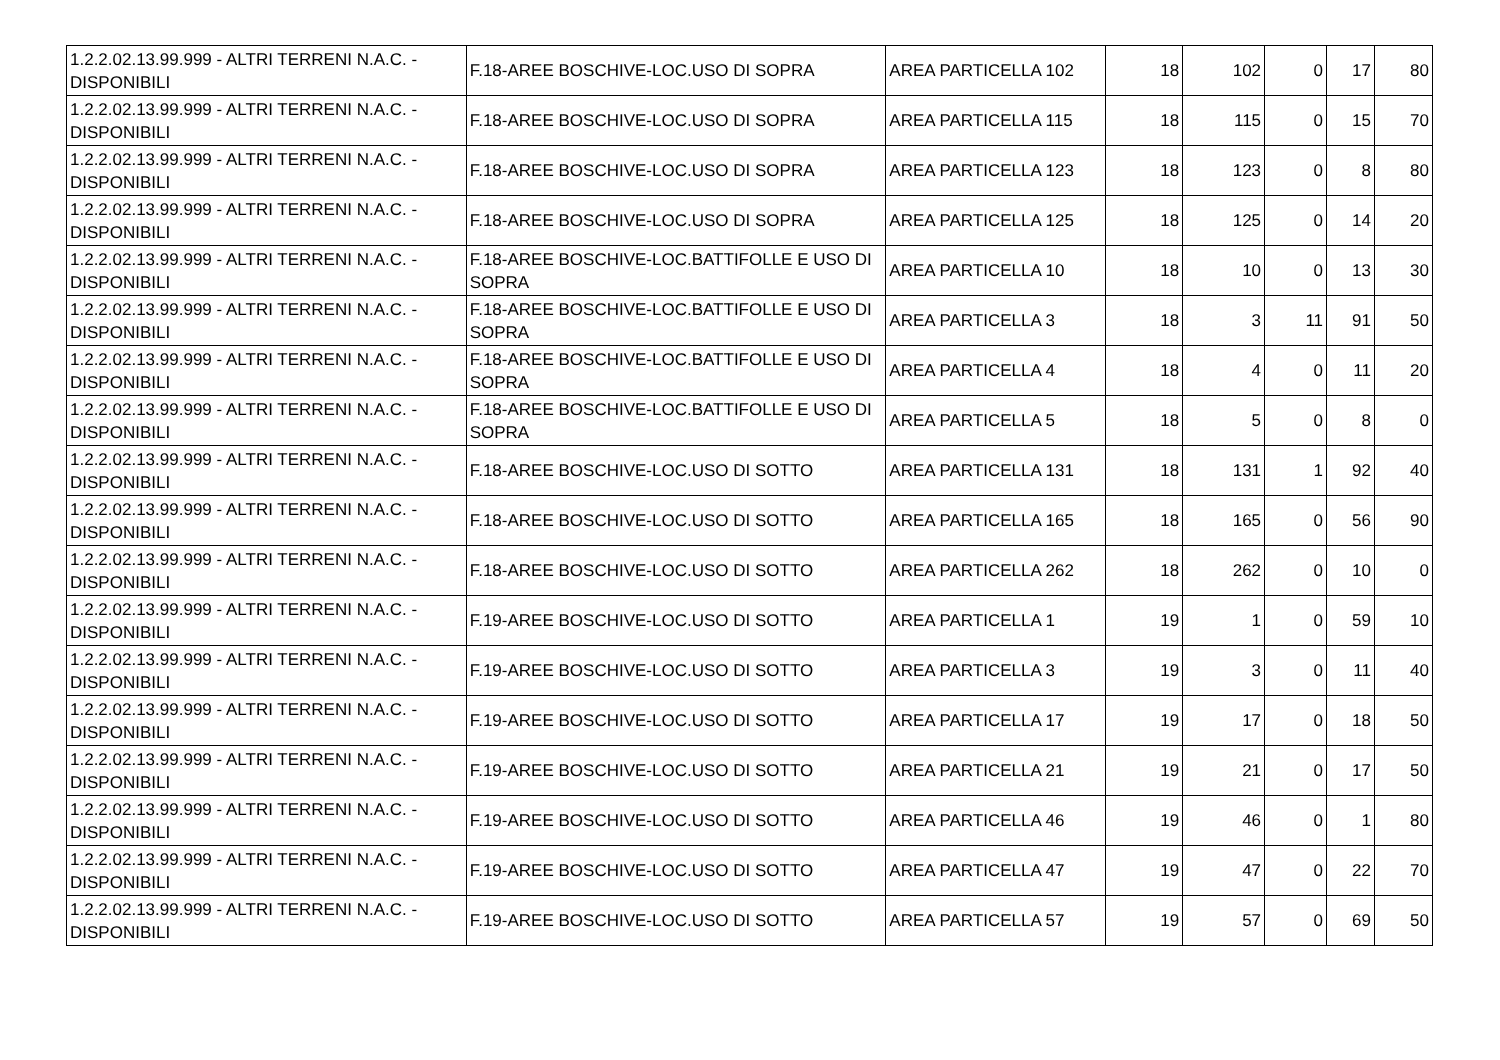| 1.2.2.02.13.99.999 - ALTRI TERRENI N.A.C. - DISPONIBILI | F.18-AREE BOSCHIVE-LOC.USO DI SOPRA | AREA PARTICELLA 102 | 18 | 102 | 0 | 17 | 80 |
| 1.2.2.02.13.99.999 - ALTRI TERRENI N.A.C. - DISPONIBILI | F.18-AREE BOSCHIVE-LOC.USO DI SOPRA | AREA PARTICELLA 115 | 18 | 115 | 0 | 15 | 70 |
| 1.2.2.02.13.99.999 - ALTRI TERRENI N.A.C. - DISPONIBILI | F.18-AREE BOSCHIVE-LOC.USO DI SOPRA | AREA PARTICELLA 123 | 18 | 123 | 0 | 8 | 80 |
| 1.2.2.02.13.99.999 - ALTRI TERRENI N.A.C. - DISPONIBILI | F.18-AREE BOSCHIVE-LOC.USO DI SOPRA | AREA PARTICELLA 125 | 18 | 125 | 0 | 14 | 20 |
| 1.2.2.02.13.99.999 - ALTRI TERRENI N.A.C. - DISPONIBILI | F.18-AREE BOSCHIVE-LOC.BATTIFOLLE E USO DI SOPRA | AREA PARTICELLA 10 | 18 | 10 | 0 | 13 | 30 |
| 1.2.2.02.13.99.999 - ALTRI TERRENI N.A.C. - DISPONIBILI | F.18-AREE BOSCHIVE-LOC.BATTIFOLLE E USO DI SOPRA | AREA PARTICELLA 3 | 18 | 3 | 11 | 91 | 50 |
| 1.2.2.02.13.99.999 - ALTRI TERRENI N.A.C. - DISPONIBILI | F.18-AREE BOSCHIVE-LOC.BATTIFOLLE E USO DI SOPRA | AREA PARTICELLA 4 | 18 | 4 | 0 | 11 | 20 |
| 1.2.2.02.13.99.999 - ALTRI TERRENI N.A.C. - DISPONIBILI | F.18-AREE BOSCHIVE-LOC.BATTIFOLLE E USO DI SOPRA | AREA PARTICELLA 5 | 18 | 5 | 0 | 8 | 0 |
| 1.2.2.02.13.99.999 - ALTRI TERRENI N.A.C. - DISPONIBILI | F.18-AREE BOSCHIVE-LOC.USO DI SOTTO | AREA PARTICELLA 131 | 18 | 131 | 1 | 92 | 40 |
| 1.2.2.02.13.99.999 - ALTRI TERRENI N.A.C. - DISPONIBILI | F.18-AREE BOSCHIVE-LOC.USO DI SOTTO | AREA PARTICELLA 165 | 18 | 165 | 0 | 56 | 90 |
| 1.2.2.02.13.99.999 - ALTRI TERRENI N.A.C. - DISPONIBILI | F.18-AREE BOSCHIVE-LOC.USO DI SOTTO | AREA PARTICELLA 262 | 18 | 262 | 0 | 10 | 0 |
| 1.2.2.02.13.99.999 - ALTRI TERRENI N.A.C. - DISPONIBILI | F.19-AREE BOSCHIVE-LOC.USO DI SOTTO | AREA PARTICELLA 1 | 19 | 1 | 0 | 59 | 10 |
| 1.2.2.02.13.99.999 - ALTRI TERRENI N.A.C. - DISPONIBILI | F.19-AREE BOSCHIVE-LOC.USO DI SOTTO | AREA PARTICELLA 3 | 19 | 3 | 0 | 11 | 40 |
| 1.2.2.02.13.99.999 - ALTRI TERRENI N.A.C. - DISPONIBILI | F.19-AREE BOSCHIVE-LOC.USO DI SOTTO | AREA PARTICELLA 17 | 19 | 17 | 0 | 18 | 50 |
| 1.2.2.02.13.99.999 - ALTRI TERRENI N.A.C. - DISPONIBILI | F.19-AREE BOSCHIVE-LOC.USO DI SOTTO | AREA PARTICELLA 21 | 19 | 21 | 0 | 17 | 50 |
| 1.2.2.02.13.99.999 - ALTRI TERRENI N.A.C. - DISPONIBILI | F.19-AREE BOSCHIVE-LOC.USO DI SOTTO | AREA PARTICELLA 46 | 19 | 46 | 0 | 1 | 80 |
| 1.2.2.02.13.99.999 - ALTRI TERRENI N.A.C. - DISPONIBILI | F.19-AREE BOSCHIVE-LOC.USO DI SOTTO | AREA PARTICELLA 47 | 19 | 47 | 0 | 22 | 70 |
| 1.2.2.02.13.99.999 - ALTRI TERRENI N.A.C. - DISPONIBILI | F.19-AREE BOSCHIVE-LOC.USO DI SOTTO | AREA PARTICELLA 57 | 19 | 57 | 0 | 69 | 50 |